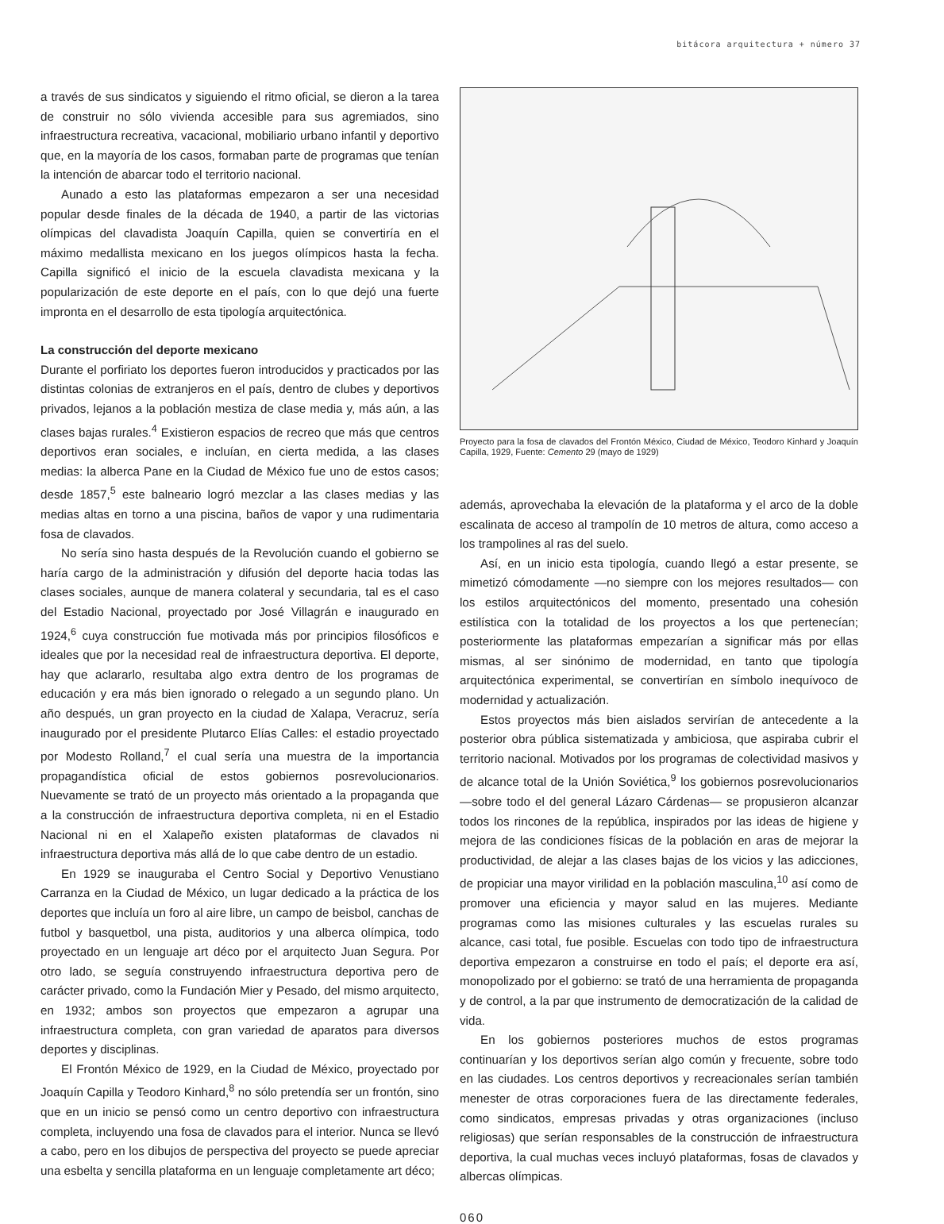bitácora arquitectura + número 37
a través de sus sindicatos y siguiendo el ritmo oficial, se dieron a la tarea de construir no sólo vivienda accesible para sus agremiados, sino infraestructura recreativa, vacacional, mobiliario urbano infantil y deportivo que, en la mayoría de los casos, formaban parte de programas que tenían la intención de abarcar todo el territorio nacional.
Aunado a esto las plataformas empezaron a ser una necesidad popular desde finales de la década de 1940, a partir de las victorias olímpicas del clavadista Joaquín Capilla, quien se convertiría en el máximo medallista mexicano en los juegos olímpicos hasta la fecha. Capilla significó el inicio de la escuela clavadista mexicana y la popularización de este deporte en el país, con lo que dejó una fuerte impronta en el desarrollo de esta tipología arquitectónica.
La construcción del deporte mexicano
Durante el porfiriato los deportes fueron introducidos y practicados por las distintas colonias de extranjeros en el país, dentro de clubes y deportivos privados, lejanos a la población mestiza de clase media y, más aún, a las clases bajas rurales.<sup>4</sup> Existieron espacios de recreo que más que centros deportivos eran sociales, e incluían, en cierta medida, a las clases medias: la alberca Pane en la Ciudad de México fue uno de estos casos; desde 1857,<sup>5</sup> este balneario logró mezclar a las clases medias y las medias altas en torno a una piscina, baños de vapor y una rudimentaria fosa de clavados.
No sería sino hasta después de la Revolución cuando el gobierno se haría cargo de la administración y difusión del deporte hacia todas las clases sociales, aunque de manera colateral y secundaria, tal es el caso del Estadio Nacional, proyectado por José Villagrán e inaugurado en 1924,<sup>6</sup> cuya construcción fue motivada más por principios filosóficos e ideales que por la necesidad real de infraestructura deportiva. El deporte, hay que aclararlo, resultaba algo extra dentro de los programas de educación y era más bien ignorado o relegado a un segundo plano. Un año después, un gran proyecto en la ciudad de Xalapa, Veracruz, sería inaugurado por el presidente Plutarco Elías Calles: el estadio proyectado por Modesto Rolland,<sup>7</sup> el cual sería una muestra de la importancia propagandística oficial de estos gobiernos posrevolucionarios. Nuevamente se trató de un proyecto más orientado a la propaganda que a la construcción de infraestructura deportiva completa, ni en el Estadio Nacional ni en el Xalapeño existen plataformas de clavados ni infraestructura deportiva más allá de lo que cabe dentro de un estadio.
En 1929 se inauguraba el Centro Social y Deportivo Venustiano Carranza en la Ciudad de México, un lugar dedicado a la práctica de los deportes que incluía un foro al aire libre, un campo de beisbol, canchas de futbol y basquetbol, una pista, auditorios y una alberca olímpica, todo proyectado en un lenguaje art déco por el arquitecto Juan Segura. Por otro lado, se seguía construyendo infraestructura deportiva pero de carácter privado, como la Fundación Mier y Pesado, del mismo arquitecto, en 1932; ambos son proyectos que empezaron a agrupar una infraestructura completa, con gran variedad de aparatos para diversos deportes y disciplinas.
El Frontón México de 1929, en la Ciudad de México, proyectado por Joaquín Capilla y Teodoro Kinhard,<sup>8</sup> no sólo pretendía ser un frontón, sino que en un inicio se pensó como un centro deportivo con infraestructura completa, incluyendo una fosa de clavados para el interior. Nunca se llevó a cabo, pero en los dibujos de perspectiva del proyecto se puede apreciar una esbelta y sencilla plataforma en un lenguaje completamente art déco;
Proyecto para la fosa de clavados del Frontón México, Ciudad de México, Teodoro Kinhard y Joaquín Capilla, 1929, Fuente: Cemento 29 (mayo de 1929)
además, aprovechaba la elevación de la plataforma y el arco de la doble escalinata de acceso al trampolín de 10 metros de altura, como acceso a los trampolines al ras del suelo.
Así, en un inicio esta tipología, cuando llegó a estar presente, se mimetizó cómodamente —no siempre con los mejores resultados— con los estilos arquitectónicos del momento, presentado una cohesión estilística con la totalidad de los proyectos a los que pertenecían; posteriormente las plataformas empezarían a significar más por ellas mismas, al ser sinónimo de modernidad, en tanto que tipología arquitectónica experimental, se convertirían en símbolo inequívoco de modernidad y actualización.
Estos proyectos más bien aislados servirían de antecedente a la posterior obra pública sistematizada y ambiciosa, que aspiraba cubrir el territorio nacional. Motivados por los programas de colectividad masivos y de alcance total de la Unión Soviética,<sup>9</sup> los gobiernos posrevolucionarios —sobre todo el del general Lázaro Cárdenas— se propusieron alcanzar todos los rincones de la república, inspirados por las ideas de higiene y mejora de las condiciones físicas de la población en aras de mejorar la productividad, de alejar a las clases bajas de los vicios y las adicciones, de propiciar una mayor virilidad en la población masculina,<sup>10</sup> así como de promover una eficiencia y mayor salud en las mujeres. Mediante programas como las misiones culturales y las escuelas rurales su alcance, casi total, fue posible. Escuelas con todo tipo de infraestructura deportiva empezaron a construirse en todo el país; el deporte era así, monopolizado por el gobierno: se trató de una herramienta de propaganda y de control, a la par que instrumento de democratización de la calidad de vida.
En los gobiernos posteriores muchos de estos programas continuarían y los deportivos serían algo común y frecuente, sobre todo en las ciudades. Los centros deportivos y recreacionales serían también menester de otras corporaciones fuera de las directamente federales, como sindicatos, empresas privadas y otras organizaciones (incluso religiosas) que serían responsables de la construcción de infraestructura deportiva, la cual muchas veces incluyó plataformas, fosas de clavados y albercas olímpicas.
060